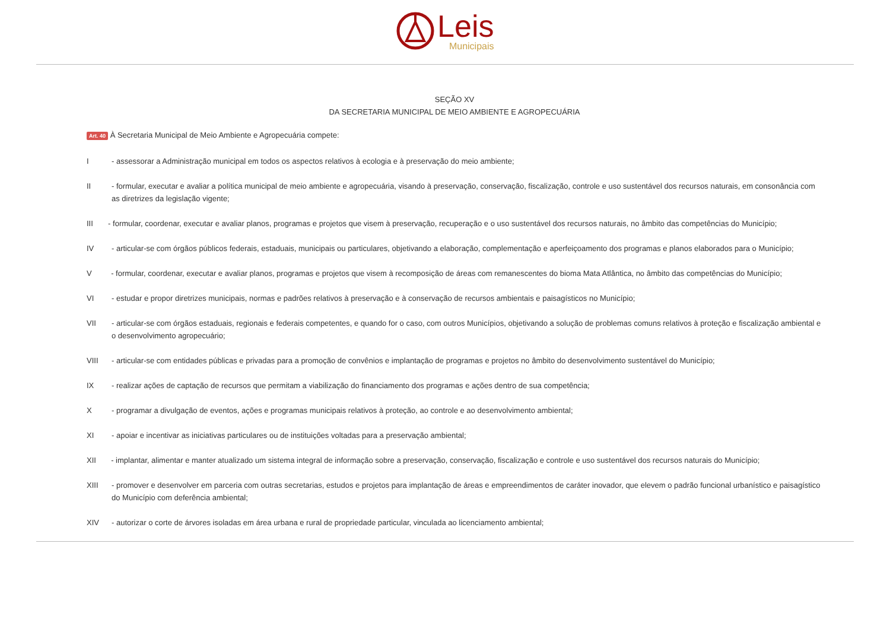Leis
Municipais
SEÇÃO XV
DA SECRETARIA MUNICIPAL DE MEIO AMBIENTE E AGROPECUÁRIA
Art. 40 À Secretaria Municipal de Meio Ambiente e Agropecuária compete:
I - assessorar a Administração municipal em todos os aspectos relativos à ecologia e à preservação do meio ambiente;
II - formular, executar e avaliar a política municipal de meio ambiente e agropecuária, visando à preservação, conservação, fiscalização, controle e uso sustentável dos recursos naturais, em consonância com as diretrizes da legislação vigente;
III - formular, coordenar, executar e avaliar planos, programas e projetos que visem à preservação, recuperação e o uso sustentável dos recursos naturais, no âmbito das competências do Município;
IV - articular-se com órgãos públicos federais, estaduais, municipais ou particulares, objetivando a elaboração, complementação e aperfeiçoamento dos programas e planos elaborados para o Município;
V - formular, coordenar, executar e avaliar planos, programas e projetos que visem à recomposição de áreas com remanescentes do bioma Mata Atlântica, no âmbito das competências do Município;
VI - estudar e propor diretrizes municipais, normas e padrões relativos à preservação e à conservação de recursos ambientais e paisagísticos no Município;
VII - articular-se com órgãos estaduais, regionais e federais competentes, e quando for o caso, com outros Municípios, objetivando a solução de problemas comuns relativos à proteção e fiscalização ambiental e o desenvolvimento agropecuário;
VIII - articular-se com entidades públicas e privadas para a promoção de convênios e implantação de programas e projetos no âmbito do desenvolvimento sustentável do Município;
IX - realizar ações de captação de recursos que permitam a viabilização do financiamento dos programas e ações dentro de sua competência;
X - programar a divulgação de eventos, ações e programas municipais relativos à proteção, ao controle e ao desenvolvimento ambiental;
XI - apoiar e incentivar as iniciativas particulares ou de instituições voltadas para a preservação ambiental;
XII - implantar, alimentar e manter atualizado um sistema integral de informação sobre a preservação, conservação, fiscalização e controle e uso sustentável dos recursos naturais do Município;
XIII - promover e desenvolver em parceria com outras secretarias, estudos e projetos para implantação de áreas e empreendimentos de caráter inovador, que elevem o padrão funcional urbanístico e paisagístico do Município com deferência ambiental;
XIV - autorizar o corte de árvores isoladas em área urbana e rural de propriedade particular, vinculada ao licenciamento ambiental;